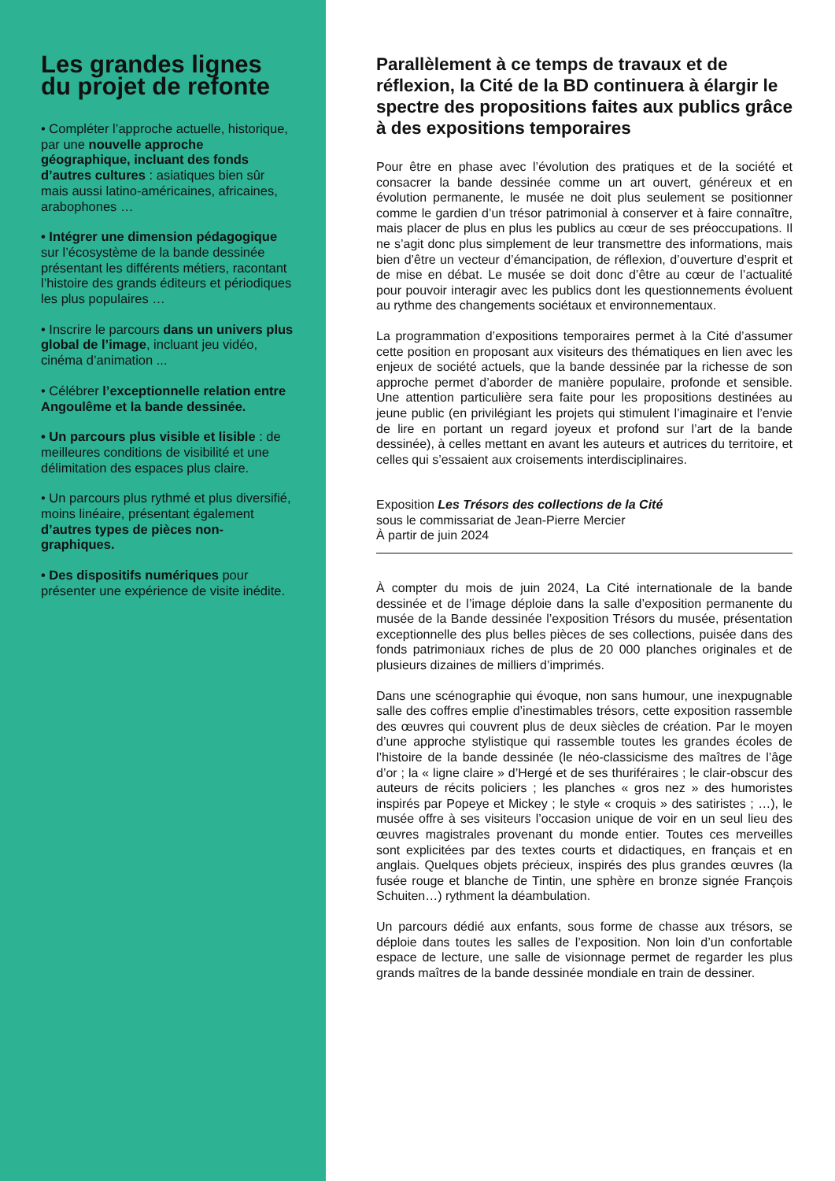Les grandes lignes du projet de refonte
• Compléter l’approche actuelle, historique, par une nouvelle approche géographique, incluant des fonds d’autres cultures : asiatiques bien sûr mais aussi latino-américaines, africaines, arabophones …
• Intégrer une dimension pédagogique sur l’écosystème de la bande dessinée présentant les différents métiers, racontant l’histoire des grands éditeurs et périodiques les plus populaires …
• Inscrire le parcours dans un univers plus global de l’image, incluant jeu vidéo, cinéma d’animation ...
• Célébrer l’exceptionnelle relation entre Angoulême et la bande dessinée.
• Un parcours plus visible et lisible : de meilleures conditions de visibilité et une délimitation des espaces plus claire.
• Un parcours plus rythmé et plus diversifié, moins linéaire, présentant également d’autres types de pièces non-graphiques.
• Des dispositifs numériques pour présenter une expérience de visite inédite.
Parallèlement à ce temps de travaux et de réflexion, la Cité de la BD continuera à élargir le spectre des propositions faites aux publics grâce à des expositions temporaires
Pour être en phase avec l’évolution des pratiques et de la société et consacrer la bande dessinée comme un art ouvert, généreux et en évolution permanente, le musée ne doit plus seulement se positionner comme le gardien d’un trésor patrimonial à conserver et à faire connaître, mais placer de plus en plus les publics au cœur de ses préoccupations. Il ne s’agit donc plus simplement de leur transmettre des informations, mais bien d’être un vecteur d’émancipation, de réflexion, d’ouverture d’esprit et de mise en débat. Le musée se doit donc d’être au cœur de l’actualité pour pouvoir interagir avec les publics dont les questionnements évoluent au rythme des changements sociétaux et environnementaux.
La programmation d’expositions temporaires permet à la Cité d’assumer cette position en proposant aux visiteurs des thématiques en lien avec les enjeux de société actuels, que la bande dessinée par la richesse de son approche permet d’aborder de manière populaire, profonde et sensible. Une attention particulière sera faite pour les propositions destinées au jeune public (en privilégiant les projets qui stimulent l’imaginaire et l’envie de lire en portant un regard joyeux et profond sur l’art de la bande dessinée), à celles mettant en avant les auteurs et autrices du territoire, et celles qui s’essaient aux croisements interdisciplinaires.
Exposition Les Trésors des collections de la Cité
sous le commissariat de Jean-Pierre Mercier
À partir de juin 2024
À compter du mois de juin 2024, La Cité internationale de la bande dessinée et de l’image déploie dans la salle d’exposition permanente du musée de la Bande dessinée l’exposition Trésors du musée, présentation exceptionnelle des plus belles pièces de ses collections, puisée dans des fonds patrimoniaux riches de plus de 20 000 planches originales et de plusieurs dizaines de milliers d’imprimés.
Dans une scénographie qui évoque, non sans humour, une inexpugnable salle des coffres emplie d’inestimables trésors, cette exposition rassemble des œuvres qui couvrent plus de deux siècles de création. Par le moyen d’une approche stylistique qui rassemble toutes les grandes écoles de l’histoire de la bande dessinée (le néo-classicisme des maîtres de l’âge d’or ; la « ligne claire » d’Hergé et de ses thuriféraires ; le clair-obscur des auteurs de récits policiers ; les planches « gros nez » des humoristes inspirés par Popeye et Mickey ; le style « croquis » des satiristes ; …), le musée offre à ses visiteurs l’occasion unique de voir en un seul lieu des œuvres magistrales provenant du monde entier. Toutes ces merveilles sont explicitées par des textes courts et didactiques, en français et en anglais. Quelques objets précieux, inspirés des plus grandes œuvres (la fusée rouge et blanche de Tintin, une sphère en bronze signée François Schuiten…) rythment la déambulation.
Un parcours dédié aux enfants, sous forme de chasse aux trésors, se déploie dans toutes les salles de l’exposition. Non loin d’un confortable espace de lecture, une salle de visionnage permet de regarder les plus grands maîtres de la bande dessinée mondiale en train de dessiner.